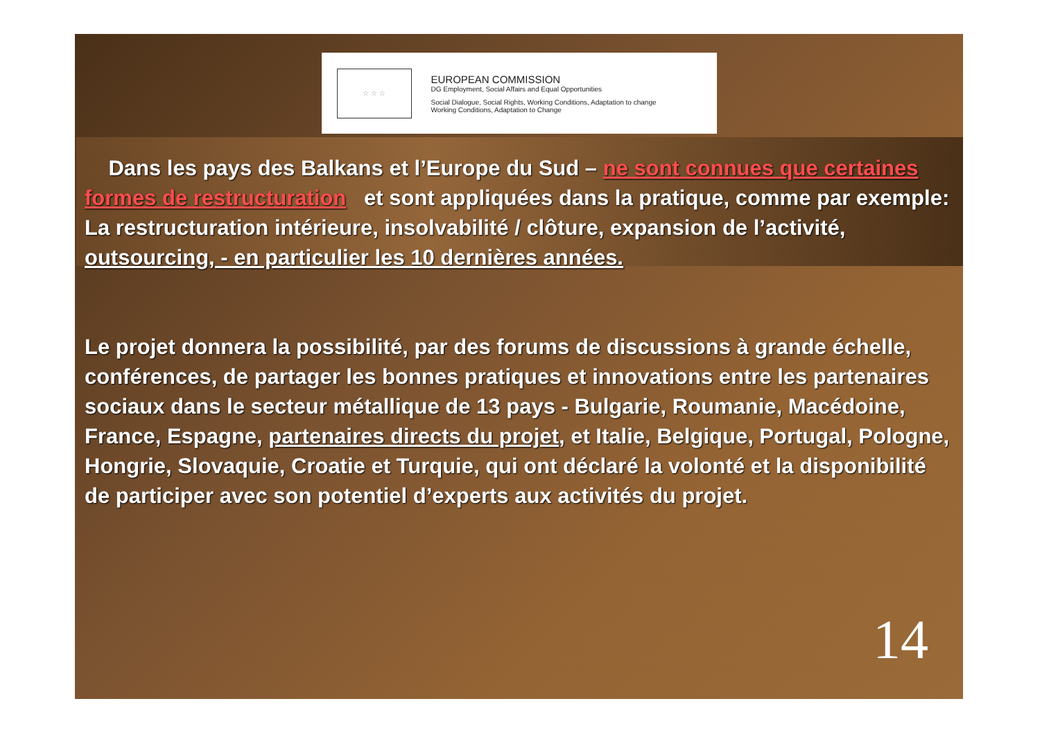☆ ☆ ☆
EUROPEAN COMMISSION
DG Employment, Social Affairs and Equal Opportunities
Social Dialogue, Social Rights, Working Conditions, Adaptation to change
Working Conditions, Adaptation to Change
Dans les pays des Balkans et l’Europe du Sud – ne sont connues que certaines formes de restructuration et sont appliquées dans la pratique, comme par exemple: La restructuration intérieure, insolvabilité / clôture, expansion de l’activité, outsourcing, - en particulier les 10 dernières années.
Le projet donnera la possibilité, par des forums de discussions à grande échelle, conférences, de partager les bonnes pratiques et innovations entre les partenaires sociaux dans le secteur métallique de 13 pays - Bulgarie, Roumanie, Macédoine, France, Espagne, partenaires directs du projet, et Italie, Belgique, Portugal, Pologne, Hongrie, Slovaquie, Croatie et Turquie, qui ont déclaré la volonté et la disponibilité de participer avec son potentiel d’experts aux activités du projet.
14